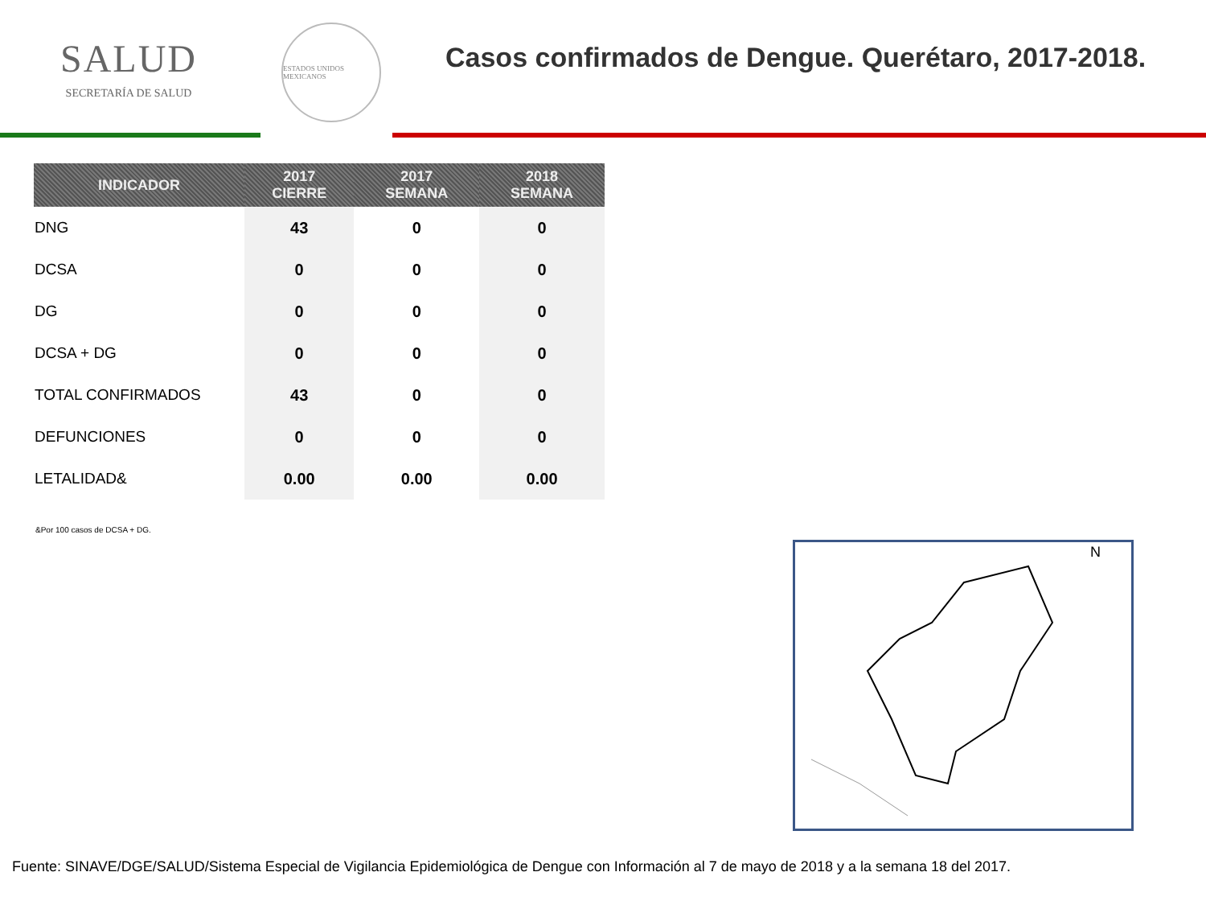SALUD
SECRETARÍA DE SALUD
ESTADOS UNIDOS MEXICANOS
Casos confirmados de Dengue. Querétaro, 2017-2018.
| INDICADOR | 2017 CIERRE | 2017 SEMANA | 2018 SEMANA |
| --- | --- | --- | --- |
| DNG | 43 | 0 | 0 |
| DCSA | 0 | 0 | 0 |
| DG | 0 | 0 | 0 |
| DCSA + DG | 0 | 0 | 0 |
| TOTAL CONFIRMADOS | 43 | 0 | 0 |
| DEFUNCIONES | 0 | 0 | 0 |
| LETALIDAD& | 0.00 | 0.00 | 0.00 |
&Por 100 casos de DCSA + DG.
N
Fuente: SINAVE/DGE/SALUD/Sistema Especial de Vigilancia Epidemiológica de Dengue con Información al 7 de mayo de 2018 y a la semana 18 del 2017.